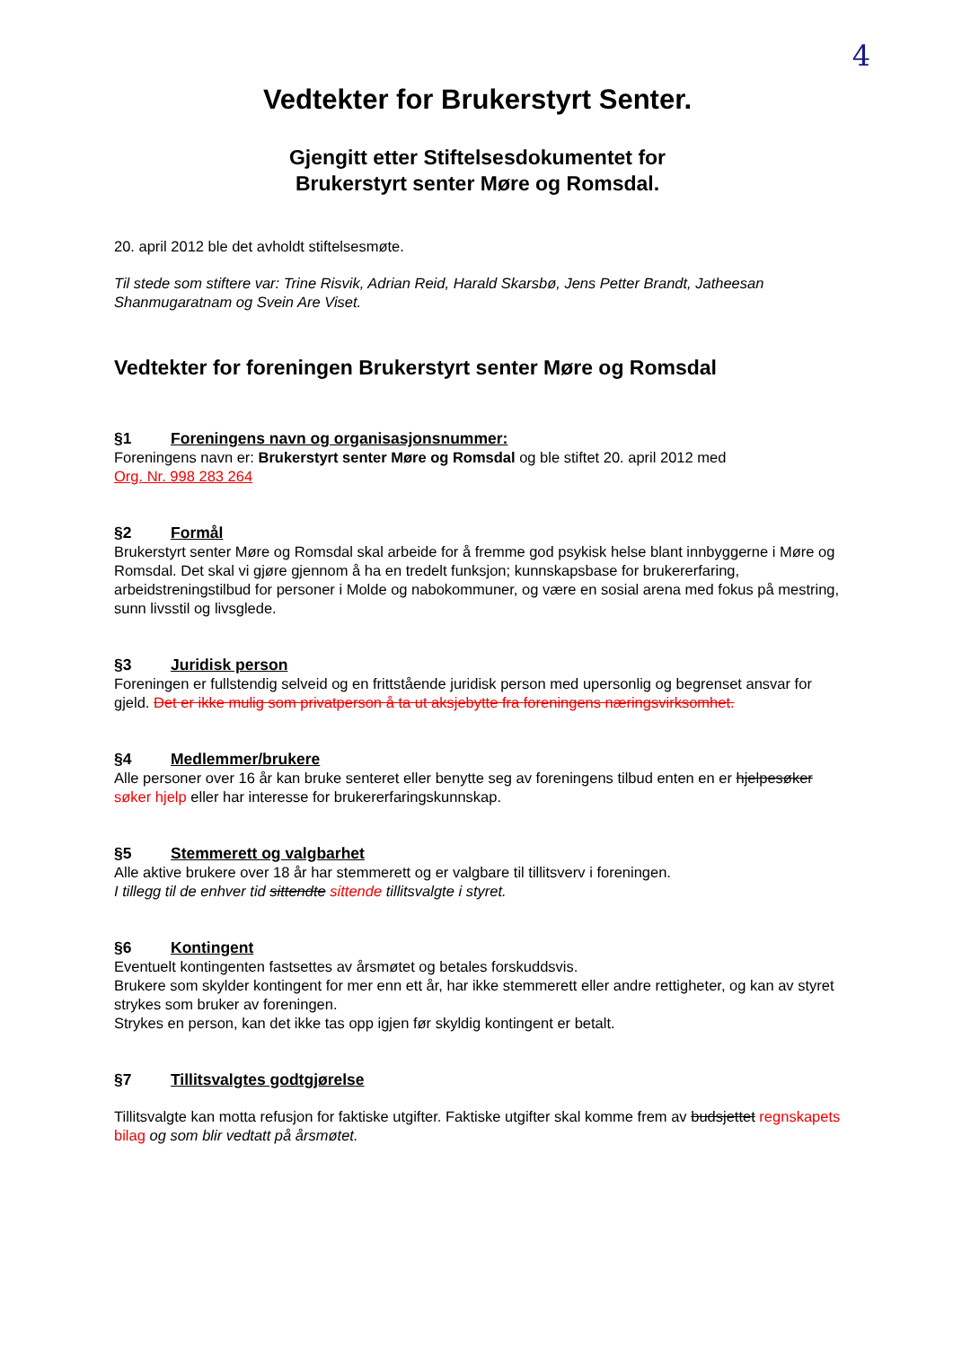4
Vedtekter for Brukerstyrt Senter.
Gjengitt etter Stiftelsesdokumentet for
Brukerstyrt senter Møre og Romsdal.
20. april 2012 ble det avholdt stiftelsesmøte.
Til stede som stiftere var: Trine Risvik, Adrian Reid, Harald Skarsbø, Jens Petter Brandt, Jatheesan Shanmugaratnam og Svein Are Viset.
Vedtekter for foreningen Brukerstyrt senter Møre og Romsdal
§1 Foreningens navn og organisasjonsnummer:
Foreningens navn er: Brukerstyrt senter Møre og Romsdal og ble stiftet 20. april 2012 med
Org. Nr. 998 283 264
§2 Formål
Brukerstyrt senter Møre og Romsdal skal arbeide for å fremme god psykisk helse blant innbyggerne i Møre og Romsdal. Det skal vi gjøre gjennom å ha en tredelt funksjon; kunnskapsbase for brukererfaring, arbeidstreningstilbud for personer i Molde og nabokommuner, og være en sosial arena med fokus på mestring, sunn livsstil og livsglede.
§3 Juridisk person
Foreningen er fullstendig selveid og en frittstående juridisk person med upersonlig og begrenset ansvar for gjeld. Det er ikke mulig som privatperson å ta ut aksjebytte fra foreningens næringsvirksomhet.
§4 Medlemmer/brukere
Alle personer over 16 år kan bruke senteret eller benytte seg av foreningens tilbud enten en er hjelpesøker søker hjelp eller har interesse for brukererfaringskunnskap.
§5 Stemmerett og valgbarhet
Alle aktive brukere over 18 år har stemmerett og er valgbare til tillitsverv i foreningen.
I tillegg til de enhver tid sittendte sittende tillitsvalgte i styret.
§6 Kontingent
Eventuelt kontingenten fastsettes av årsmøtet og betales forskuddsvis.
Brukere som skylder kontingent for mer enn ett år, har ikke stemmerett eller andre rettigheter, og kan av styret strykes som bruker av foreningen.
Strykes en person, kan det ikke tas opp igjen før skyldig kontingent er betalt.
§7 Tillitsvalgtes godtgjørelse
Tillitsvalgte kan motta refusjon for faktiske utgifter. Faktiske utgifter skal komme frem av budsjettet regnskapets bilag og som blir vedtatt på årsmøtet.